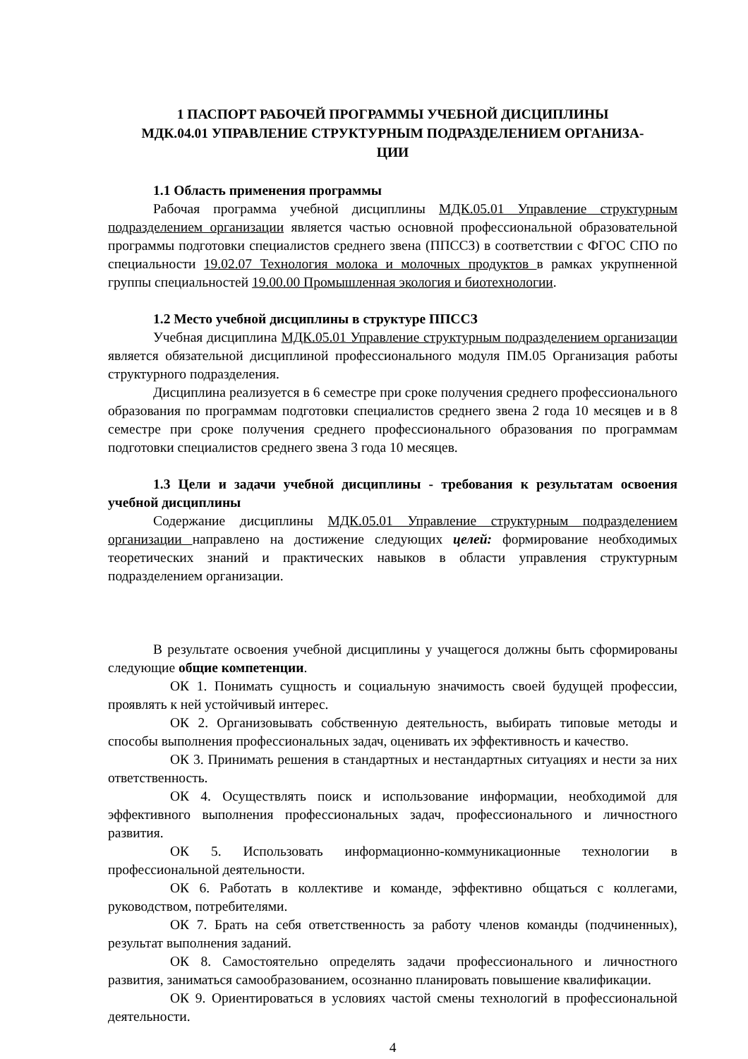1 ПАСПОРТ РАБОЧЕЙ ПРОГРАММЫ УЧЕБНОЙ ДИСЦИПЛИНЫ
МДК.04.01 УПРАВЛЕНИЕ СТРУКТУРНЫМ ПОДРАЗДЕЛЕНИЕМ ОРГАНИЗА-
ЦИИ
1.1 Область применения программы
Рабочая программа учебной дисциплины МДК.05.01 Управление структурным подразделением организации является частью основной профессиональной образовательной программы подготовки специалистов среднего звена (ППССЗ) в соответствии с ФГОС СПО по специальности 19.02.07 Технология молока и молочных продуктов в рамках укрупненной группы специальностей 19.00.00 Промышленная экология и биотехнологии.
1.2 Место учебной дисциплины в структуре ППССЗ
Учебная дисциплина МДК.05.01 Управление структурным подразделением организации является обязательной дисциплиной профессионального модуля ПМ.05 Организация работы структурного подразделения.
Дисциплина реализуется в 6 семестре при сроке получения среднего профессионального образования по программам подготовки специалистов среднего звена 2 года 10 месяцев и в 8 семестре при сроке получения среднего профессионального образования по программам подготовки специалистов среднего звена 3 года 10 месяцев.
1.3 Цели и задачи учебной дисциплины - требования к результатам освоения учебной дисциплины
Содержание дисциплины МДК.05.01 Управление структурным подразделением организации направлено на достижение следующих целей: формирование необходимых теоретических знаний и практических навыков в области управления структурным подразделением организации.
В результате освоения учебной дисциплины у учащегося должны быть сформированы следующие общие компетенции.
ОК 1. Понимать сущность и социальную значимость своей будущей профессии, проявлять к ней устойчивый интерес.
ОК 2. Организовывать собственную деятельность, выбирать типовые методы и способы выполнения профессиональных задач, оценивать их эффективность и качество.
ОК 3. Принимать решения в стандартных и нестандартных ситуациях и нести за них ответственность.
ОК 4. Осуществлять поиск и использование информации, необходимой для эффективного выполнения профессиональных задач, профессионального и личностного развития.
ОК 5. Использовать информационно-коммуникационные технологии в профессиональной деятельности.
ОК 6. Работать в коллективе и команде, эффективно общаться с коллегами, руководством, потребителями.
ОК 7. Брать на себя ответственность за работу членов команды (подчиненных), результат выполнения заданий.
ОК 8. Самостоятельно определять задачи профессионального и личностного развития, заниматься самообразованием, осознанно планировать повышение квалификации.
ОК 9. Ориентироваться в условиях частой смены технологий в профессиональной деятельности.
4